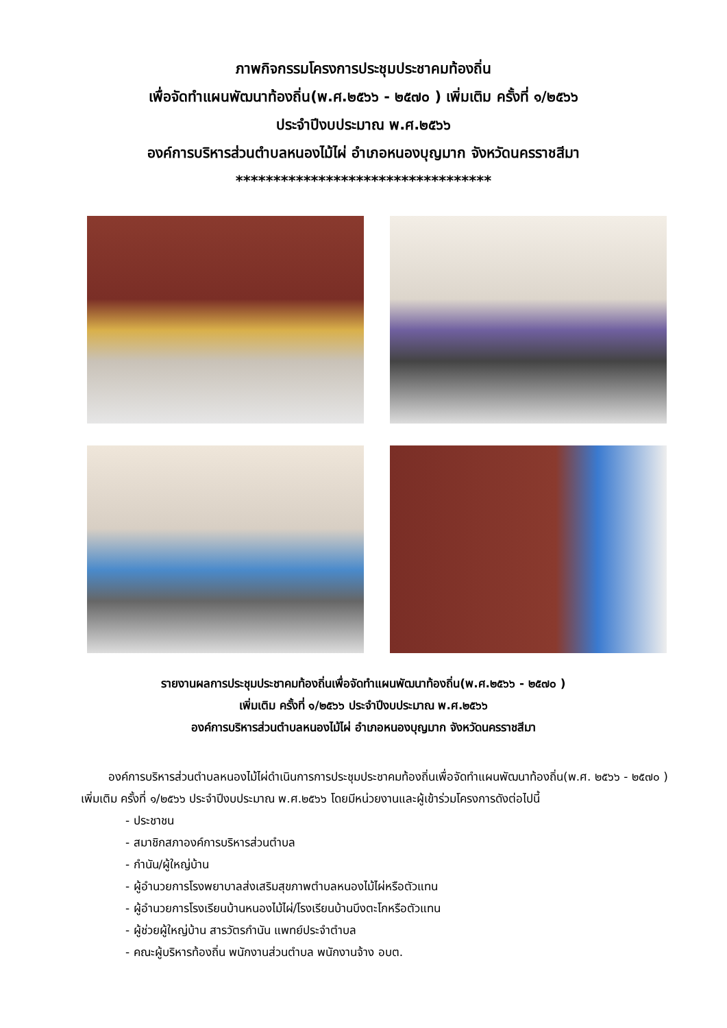ภาพกิจกรรมโครงการประชุมประชาคมท้องถิ่น
เพื่อจัดทำแผนพัฒนาท้องถิ่น(พ.ศ.๒๕๖๖ - ๒๕๗๐ ) เพิ่มเติม ครั้งที่ ๑/๒๕๖๖
ประจำปีงบประมาณ พ.ศ.๒๕๖๖
องค์การบริหารส่วนตำบลหนองไม้ไผ่ อำเภอหนองบุญมาก จังหวัดนครราชสีมา
**********************************
รายงานผลการประชุมประชาคมท้องถิ่นเพื่อจัดทำแผนพัฒนาท้องถิ่น(พ.ศ.๒๕๖๖ - ๒๕๗๐ )
เพิ่มเติม ครั้งที่ ๑/๒๕๖๖ ประจำปีงบประมาณ พ.ศ.๒๕๖๖
องค์การบริหารส่วนตำบลหนองไม้ไผ่ อำเภอหนองบุญมาก จังหวัดนครราชสีมา
องค์การบริหารส่วนตำบลหนองไม้ไผ่ดำเนินการการประชุมประชาคมท้องถิ่นเพื่อจัดทำแผนพัฒนาท้องถิ่น(พ.ศ. ๒๕๖๖ - ๒๕๗๐ ) เพิ่มเติม ครั้งที่ ๑/๒๕๖๖ ประจำปีงบประมาณ พ.ศ.๒๕๖๖ โดยมีหน่วยงานและผู้เข้าร่วมโครงการดังต่อไปนี้
- ประชาชน
- สมาชิกสภาองค์การบริหารส่วนตำบล
- กำนัน/ผู้ใหญ่บ้าน
- ผู้อำนวยการโรงพยาบาลส่งเสริมสุขภาพตำบลหนองไม้ไผ่หรือตัวแทน
- ผู้อำนวยการโรงเรียนบ้านหนองไม้ไผ่/โรงเรียนบ้านบึงตะโกหรือตัวแทน
- ผู้ช่วยผู้ใหญ่บ้าน สารวัตรกำนัน แพทย์ประจำตำบล
- คณะผู้บริหารท้องถิ่น พนักงานส่วนตำบล พนักงานจ้าง อบต.